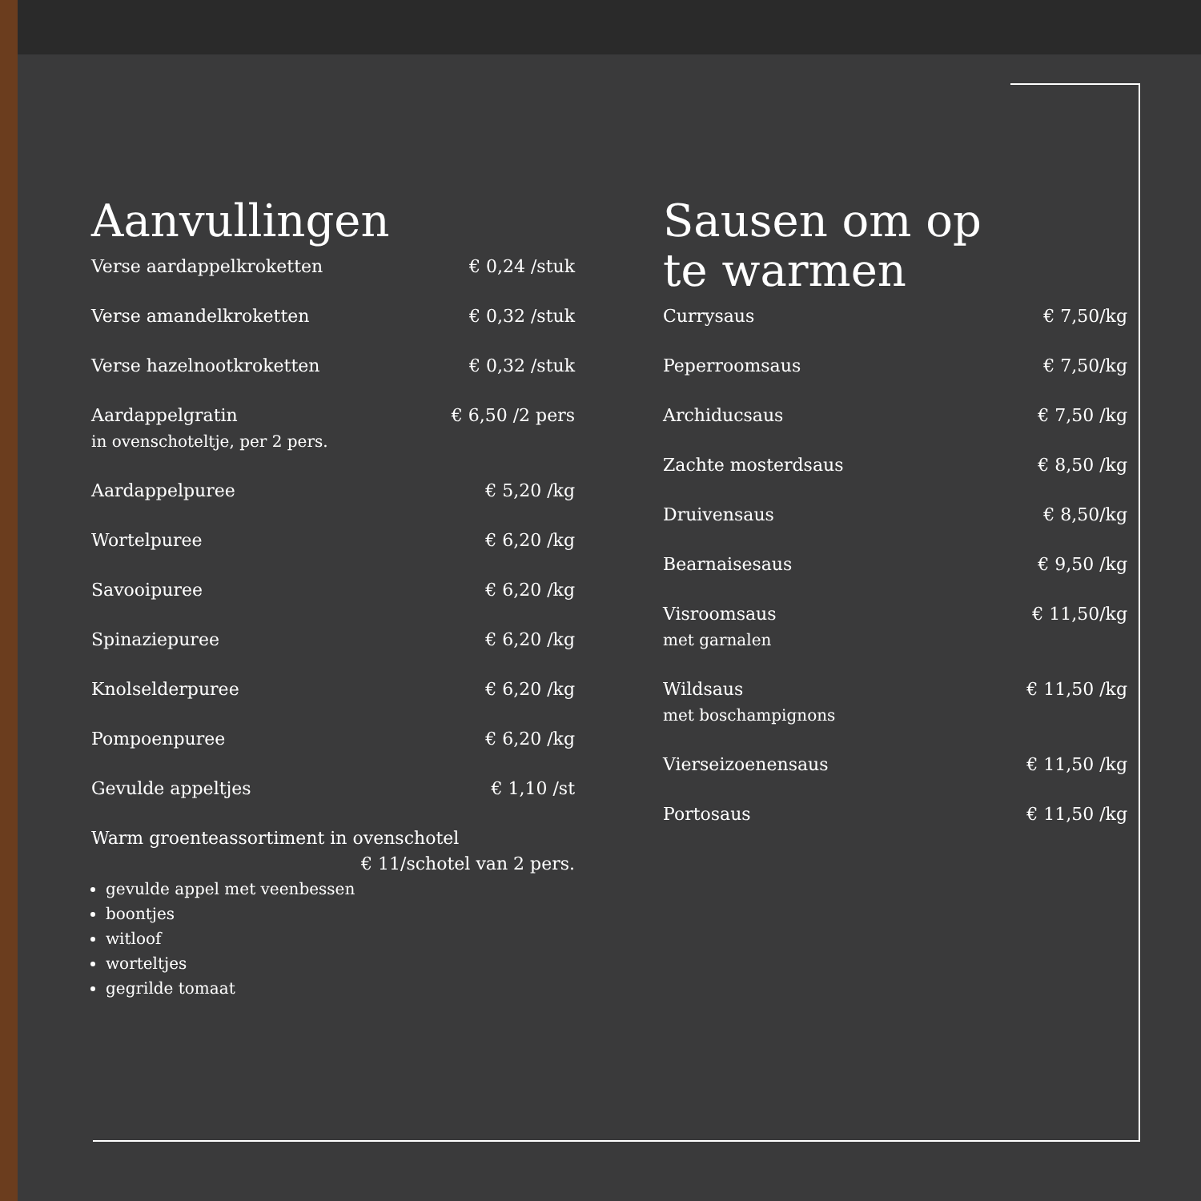Aanvullingen
| Verse aardappelkroketten | € 0,24 /stuk |
| Verse amandelkroketten | € 0,32 /stuk |
| Verse hazelnootkroketten | € 0,32 /stuk |
| Aardappelgratin in ovenschoteltje, per 2 pers. | € 6,50 /2 pers |
| Aardappelpuree | € 5,20 /kg |
| Wortelpuree | € 6,20 /kg |
| Savooipuree | € 6,20 /kg |
| Spinaziepuree | € 6,20 /kg |
| Knolselderpuree | € 6,20 /kg |
| Pompoenpuree | € 6,20 /kg |
| Gevulde appeltjes | € 1,10 /st |
| Warm groenteassortiment in ovenschotel € 11/schotel van 2 pers. | |
gevulde appel met veenbessen
boontjes
witloof
worteltjes
gegrilde tomaat
Sausen om op
te warmen
| Currysaus | € 7,50/kg |
| Peperroomsaus | € 7,50/kg |
| Archiducsaus | € 7,50 /kg |
| Zachte mosterdsaus | € 8,50 /kg |
| Druivensaus | € 8,50/kg |
| Bearnaisesaus | € 9,50 /kg |
| Visroomsaus met garnalen | € 11,50/kg |
| Wildsaus met boschampignons | € 11,50 /kg |
| Vierseizoenensaus | € 11,50 /kg |
| Portosaus | € 11,50 /kg |